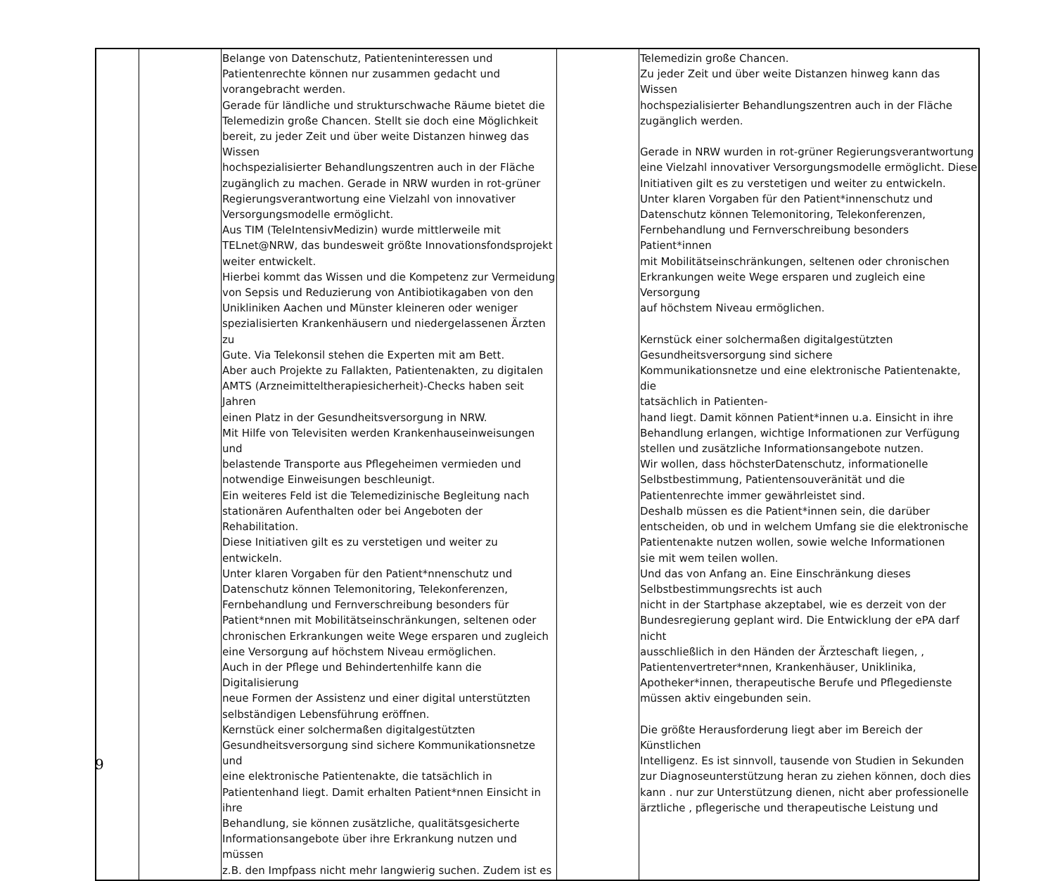| | | Belange von Datenschutz, Patienteninteressen und Patientenrechte können nur zusammen gedacht und vorangebracht werden. Gerade für ländliche und strukturschwache Räume bietet die Telemedizin große Chancen. Stellt sie doch eine Möglichkeit bereit, zu jeder Zeit und über weite Distanzen hinweg das Wissen hochspezialisierter Behandlungszentren auch in der Fläche zugänglich zu machen. Gerade in NRW wurden in rot-grüner Regierungsverantwortung eine Vielzahl von innovativer Versorgungsmodelle ermöglicht. Aus TIM (TeleIntensivMedizin) wurde mittlerweile mit TELnet@NRW, das bundesweit größte Innovationsfondsprojekt weiter entwickelt. Hierbei kommt das Wissen und die Kompetenz zur Vermeidung von Sepsis und Reduzierung von Antibiotikagaben von den Unikliniken Aachen und Münster kleineren oder weniger spezialisierten Krankenhäusern und niedergelassenen Ärzten zu Gute. Via Telekonsil stehen die Experten mit am Bett. Aber auch Projekte zu Fallakten, Patientenakten, zu digitalen AMTS (Arzneimitteltherapiesicherheit)-Checks haben seit Jahren einen Platz in der Gesundheitsversorgung in NRW. Mit Hilfe von Televisiten werden Krankenhauseinweisungen und belastende Transporte aus Pflegeheimen vermieden und notwendige Einweisungen beschleunigt. Ein weiteres Feld ist die Telemedizinische Begleitung nach stationären Aufenthalten oder bei Angeboten der Rehabilitation. Diese Initiativen gilt es zu verstetigen und weiter zu entwickeln. Unter klaren Vorgaben für den Patient*nnenschutz und Datenschutz können Telemonitoring, Telekonferenzen, Fernbehandlung und Fernverschreibung besonders für Patient*nnen mit Mobilitätseinschränkungen, seltenen oder chronischen Erkrankungen weite Wege ersparen und zugleich eine Versorgung auf höchstem Niveau ermöglichen. Auch in der Pflege und Behindertenhilfe kann die Digitalisierung neue Formen der Assistenz und einer digital unterstützten selbständigen Lebensführung eröffnen. Kernstück einer solchermaßen digitalgestützten Gesundheitsversorgung sind sichere Kommunikationsnetze und eine elektronische Patientenakte, die tatsächlich in Patientenhand liegt. Damit erhalten Patient*nnen Einsicht in ihre Behandlung, sie können zusätzliche, qualitätsgesicherte Informationsangebote über ihre Erkrankung nutzen und müssen z.B. den Impfpass nicht mehr langwierig suchen. Zudem ist es | | Telemedizin große Chancen. Zu jeder Zeit und über weite Distanzen hinweg kann das Wissen hochspezialisierter Behandlungszentren auch in der Fläche zugänglich werden. Gerade in NRW wurden in rot-grüner Regierungsverantwortung eine Vielzahl innovativer Versorgungsmodelle ermöglicht. Diese Initiativen gilt es zu verstetigen und weiter zu entwickeln. Unter klaren Vorgaben für den Patient*innenschutz und Datenschutz können Telemonitoring, Telekonferenzen, Fernbehandlung und Fernverschreibung besonders Patient*innen mit Mobilitätseinschränkungen, seltenen oder chronischen Erkrankungen weite Wege ersparen und zugleich eine Versorgung auf höchstem Niveau ermöglichen. Kernstück einer solchermaßen digitalgestützten Gesundheitsversorgung sind sichere Kommunikationsnetze und eine elektronische Patientenakte, die tatsächlich in Patienten- hand liegt. Damit können Patient*innen u.a. Einsicht in ihre Behandlung erlangen, wichtige Informationen zur Verfügung stellen und zusätzliche Informationsangebote nutzen. Wir wollen, dass höchsterDatenschutz, informationelle Selbstbestimmung, Patientensouveränität und die Patientenrechte immer gewährleistet sind. Deshalb müssen es die Patient*innen sein, die darüber entscheiden, ob und in welchem Umfang sie die elektronische Patientenakte nutzen wollen, sowie welche Informationen sie mit wem teilen wollen. Und das von Anfang an. Eine Einschränkung dieses Selbstbestimmungsrechts ist auch nicht in der Startphase akzeptabel, wie es derzeit von der Bundesregierung geplant wird. Die Entwicklung der ePA darf nicht ausschließlich in den Händen der Ärzteschaft liegen, , Patientenvertreter*nnen, Krankenhäuser, Uniklinika, Apotheker*innen, therapeutische Berufe und Pflegedienste müssen aktiv eingebunden sein. Die größte Herausforderung liegt aber im Bereich der Künstlichen Intelligenz. Es ist sinnvoll, tausende von Studien in Sekunden zur Diagnoseunterstützung heran zu ziehen können, doch dies kann . nur zur Unterstützung dienen, nicht aber professionelle ärztliche , pflegerische und therapeutische Leistung und |
9